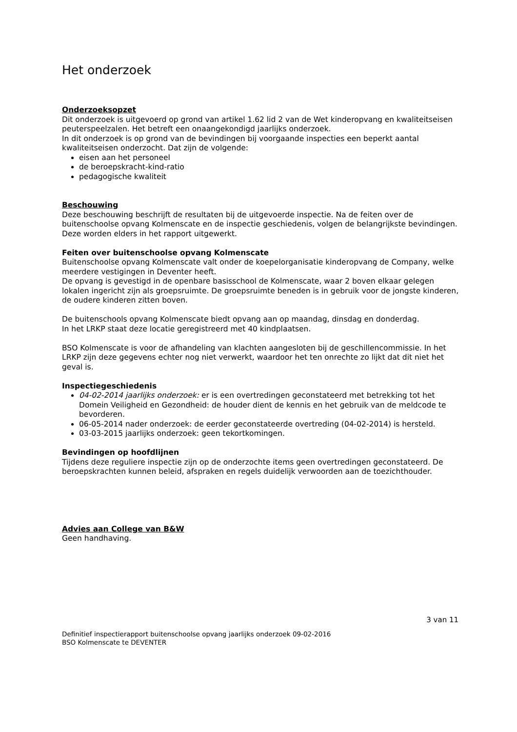Het onderzoek
Onderzoeksopzet
Dit onderzoek is uitgevoerd op grond van artikel 1.62 lid 2 van de Wet kinderopvang en kwaliteitseisen peuterspeelzalen. Het betreft een onaangekondigd jaarlijks onderzoek.
In dit onderzoek is op grond van de bevindingen bij voorgaande inspecties een beperkt aantal kwaliteitseisen onderzocht. Dat zijn de volgende:
eisen aan het personeel
de beroepskracht-kind-ratio
pedagogische kwaliteit
Beschouwing
Deze beschouwing beschrijft de resultaten bij de uitgevoerde inspectie. Na de feiten over de buitenschoolse opvang Kolmenscate en de inspectie geschiedenis, volgen de belangrijkste bevindingen. Deze worden elders in het rapport uitgewerkt.
Feiten over buitenschoolse opvang Kolmenscate
Buitenschoolse opvang Kolmenscate valt onder de koepelorganisatie kinderopvang de Company, welke meerdere vestigingen in Deventer heeft.
De opvang is gevestigd in de openbare basisschool de Kolmenscate, waar 2 boven elkaar gelegen lokalen ingericht zijn als groepsruimte. De groepsruimte beneden is in gebruik voor de jongste kinderen, de oudere kinderen zitten boven.
De buitenschools opvang Kolmenscate biedt opvang aan op maandag, dinsdag en donderdag.
In het LRKP staat deze locatie geregistreerd met 40 kindplaatsen.
BSO Kolmenscate is voor de afhandeling van klachten aangesloten bij de geschillencommissie. In het LRKP zijn deze gegevens echter nog niet verwerkt, waardoor het ten onrechte zo lijkt dat dit niet het geval is.
Inspectiegeschiedenis
04-02-2014 jaarlijks onderzoek: er is een overtredingen geconstateerd met betrekking tot het Domein Veiligheid en Gezondheid: de houder dient de kennis en het gebruik van de meldcode te bevorderen.
06-05-2014 nader onderzoek: de eerder geconstateerde overtreding (04-02-2014) is hersteld.
03-03-2015 jaarlijks onderzoek: geen tekortkomingen.
Bevindingen op hoofdlijnen
Tijdens deze reguliere inspectie zijn op de onderzochte items geen overtredingen geconstateerd. De beroepskrachten kunnen beleid, afspraken en regels duidelijk verwoorden aan de toezichthouder.
Advies aan College van B&W
Geen handhaving.
3 van 11
Definitief inspectierapport buitenschoolse opvang jaarlijks onderzoek 09-02-2016
BSO Kolmenscate te DEVENTER